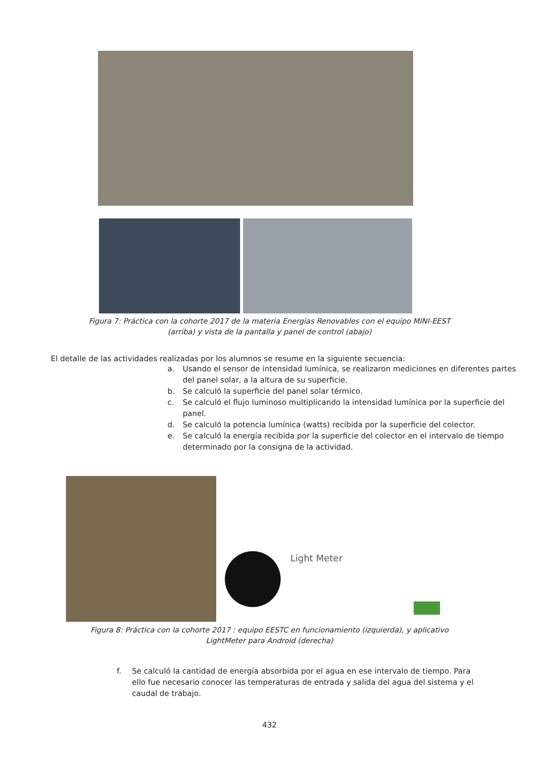Figura 7: Práctica con la cohorte 2017 de la materia Energías Renovables con el equipo MINI-EEST
(arriba) y vista de la pantalla y panel de control (abajo)
El detalle de las actividades realizadas por los alumnos se resume en la siguiente secuencia:
a. Usando el sensor de intensidad lumínica, se realizaron mediciones en diferentes partes del panel solar, a la altura de su superficie.
b. Se calculó la superficie del panel solar térmico.
c. Se calculó el flujo luminoso multiplicando la intensidad lumínica por la superficie del panel.
d. Se calculó la potencia lumínica (watts) recibida por la superficie del colector.
e. Se calculó la energía recibida por la superficie del colector en el intervalo de tiempo determinado por la consigna de la actividad.
Light Meter
Figura 8: Práctica con la cohorte 2017 : equipo EESTC en funcionamiento (izquierda), y aplicativo
LightMeter para Android (derecha)
f. Se calculó la cantidad de energía absorbida por el agua en ese intervalo de tiempo. Para ello fue necesario conocer las temperaturas de entrada y salida del agua del sistema y el caudal de trabajo.
432